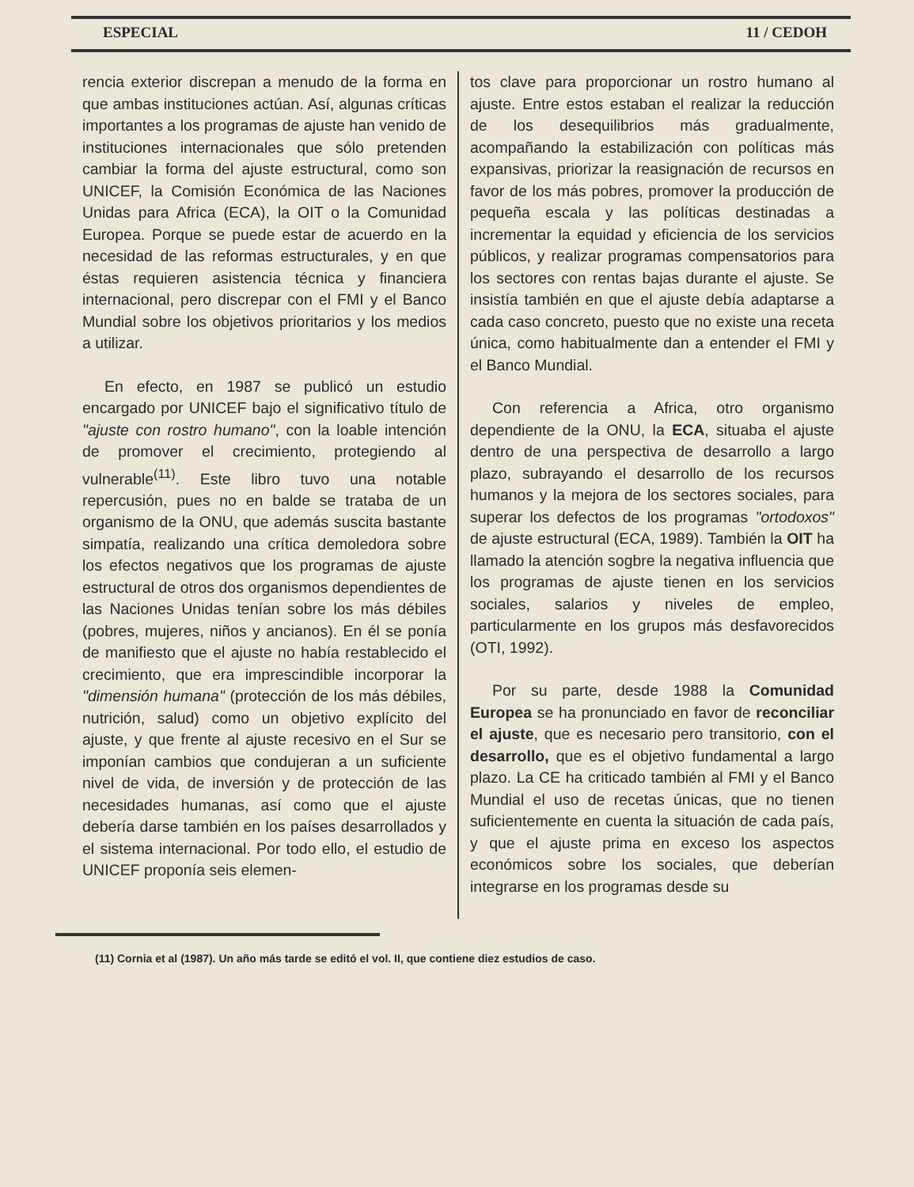ESPECIAL 11 / CEDOH
rencia exterior discrepan a menudo de la forma en que ambas instituciones actúan. Así, algunas críticas importantes a los programas de ajuste han venido de instituciones internacionales que sólo pretenden cambiar la forma del ajuste estructural, como son UNICEF, la Comisión Económica de las Naciones Unidas para Africa (ECA), la OIT o la Comunidad Europea. Porque se puede estar de acuerdo en la necesidad de las reformas estructurales, y en que éstas requieren asistencia técnica y financiera internacional, pero discrepar con el FMI y el Banco Mundial sobre los objetivos prioritarios y los medios a utilizar.
En efecto, en 1987 se publicó un estudio encargado por UNICEF bajo el significativo título de "ajuste con rostro humano", con la loable intención de promover el crecimiento, protegiendo al vulnerable<sup>(11)</sup>. Este libro tuvo una notable repercusión, pues no en balde se trataba de un organismo de la ONU, que además suscita bastante simpatía, realizando una crítica demoledora sobre los efectos negativos que los programas de ajuste estructural de otros dos organismos dependientes de las Naciones Unidas tenían sobre los más débiles (pobres, mujeres, niños y ancianos). En él se ponía de manifiesto que el ajuste no había restablecido el crecimiento, que era imprescindible incorporar la "dimensión humana" (protección de los más débiles, nutrición, salud) como un objetivo explícito del ajuste, y que frente al ajuste recesivo en el Sur se imponían cambios que condujeran a un suficiente nivel de vida, de inversión y de protección de las necesidades humanas, así como que el ajuste debería darse también en los países desarrollados y el sistema internacional. Por todo ello, el estudio de UNICEF proponía seis elemen-
tos clave para proporcionar un rostro humano al ajuste. Entre estos estaban el realizar la reducción de los desequilibrios más gradualmente, acompañando la estabilización con políticas más expansivas, priorizar la reasignación de recursos en favor de los más pobres, promover la producción de pequeña escala y las políticas destinadas a incrementar la equidad y eficiencia de los servicios públicos, y realizar programas compensatorios para los sectores con rentas bajas durante el ajuste. Se insistía también en que el ajuste debía adaptarse a cada caso concreto, puesto que no existe una receta única, como habitualmente dan a entender el FMI y el Banco Mundial.
Con referencia a Africa, otro organismo dependiente de la ONU, la ECA, situaba el ajuste dentro de una perspectiva de desarrollo a largo plazo, subrayando el desarrollo de los recursos humanos y la mejora de los sectores sociales, para superar los defectos de los programas "ortodoxos" de ajuste estructural (ECA, 1989). También la OIT ha llamado la atención sogbre la negativa influencia que los programas de ajuste tienen en los servicios sociales, salarios y niveles de empleo, particularmente en los grupos más desfavorecidos (OTI, 1992).
Por su parte, desde 1988 la Comunidad Europea se ha pronunciado en favor de reconciliar el ajuste, que es necesario pero transitorio, con el desarrollo, que es el objetivo fundamental a largo plazo. La CE ha criticado también al FMI y el Banco Mundial el uso de recetas únicas, que no tienen suficientemente en cuenta la situación de cada país, y que el ajuste prima en exceso los aspectos económicos sobre los sociales, que deberían integrarse en los programas desde su
(11) Cornia et al (1987). Un año más tarde se editó el vol. II, que contiene diez estudios de caso.